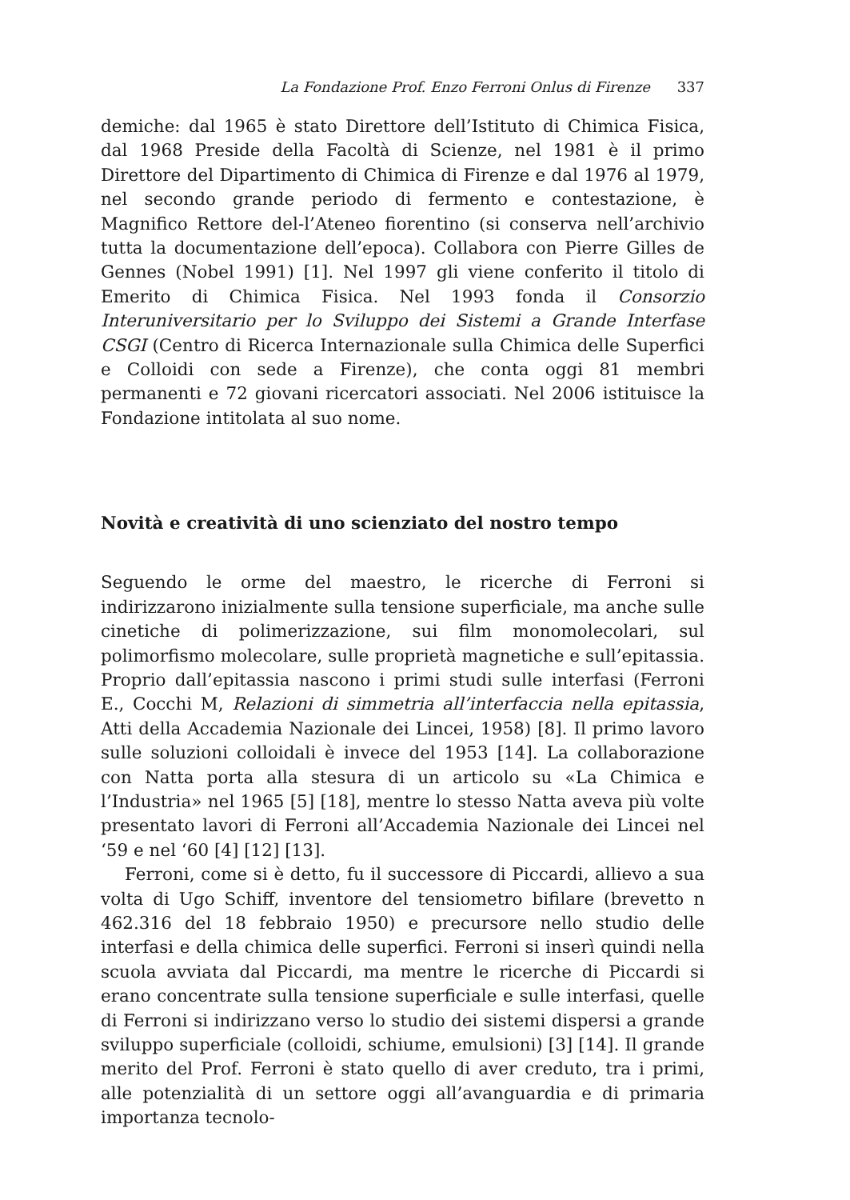La Fondazione Prof. Enzo Ferroni Onlus di Firenze 337
demiche: dal 1965 è stato Direttore dell’Istituto di Chimica Fisica, dal 1968 Preside della Facoltà di Scienze, nel 1981 è il primo Direttore del Dipartimento di Chimica di Firenze e dal 1976 al 1979, nel secondo grande periodo di fermento e contestazione, è Magnifico Rettore del-l’Ateneo fiorentino (si conserva nell’archivio tutta la documentazione dell’epoca). Collabora con Pierre Gilles de Gennes (Nobel 1991) [1]. Nel 1997 gli viene conferito il titolo di Emerito di Chimica Fisica. Nel 1993 fonda il Consorzio Interuniversitario per lo Sviluppo dei Sistemi a Grande Interfase CSGI (Centro di Ricerca Internazionale sulla Chimica delle Superfici e Colloidi con sede a Firenze), che conta oggi 81 membri permanenti e 72 giovani ricercatori associati. Nel 2006 istituisce la Fondazione intitolata al suo nome.
Novità e creatività di uno scienziato del nostro tempo
Seguendo le orme del maestro, le ricerche di Ferroni si indirizzarono inizialmente sulla tensione superficiale, ma anche sulle cinetiche di polimerizzazione, sui film monomolecolari, sul polimorfismo molecolare, sulle proprietà magnetiche e sull’epitassia. Proprio dall’epitassia nascono i primi studi sulle interfasi (Ferroni E., Cocchi M, Relazioni di simmetria all’interfaccia nella epitassia, Atti della Accademia Nazionale dei Lincei, 1958) [8]. Il primo lavoro sulle soluzioni colloidali è invece del 1953 [14]. La collaborazione con Natta porta alla stesura di un articolo su «La Chimica e l’Industria» nel 1965 [5] [18], mentre lo stesso Natta aveva più volte presentato lavori di Ferroni all’Accademia Nazionale dei Lincei nel ‘59 e nel ‘60 [4] [12] [13].
Ferroni, come si è detto, fu il successore di Piccardi, allievo a sua volta di Ugo Schiff, inventore del tensiometro bifilare (brevetto n 462.316 del 18 febbraio 1950) e precursore nello studio delle interfasi e della chimica delle superfici. Ferroni si inserì quindi nella scuola avviata dal Piccardi, ma mentre le ricerche di Piccardi si erano concentrate sulla tensione superficiale e sulle interfasi, quelle di Ferroni si indirizzano verso lo studio dei sistemi dispersi a grande sviluppo superficiale (colloidi, schiume, emulsioni) [3] [14]. Il grande merito del Prof. Ferroni è stato quello di aver creduto, tra i primi, alle potenzialità di un settore oggi all’avanguardia e di primaria importanza tecnolo-